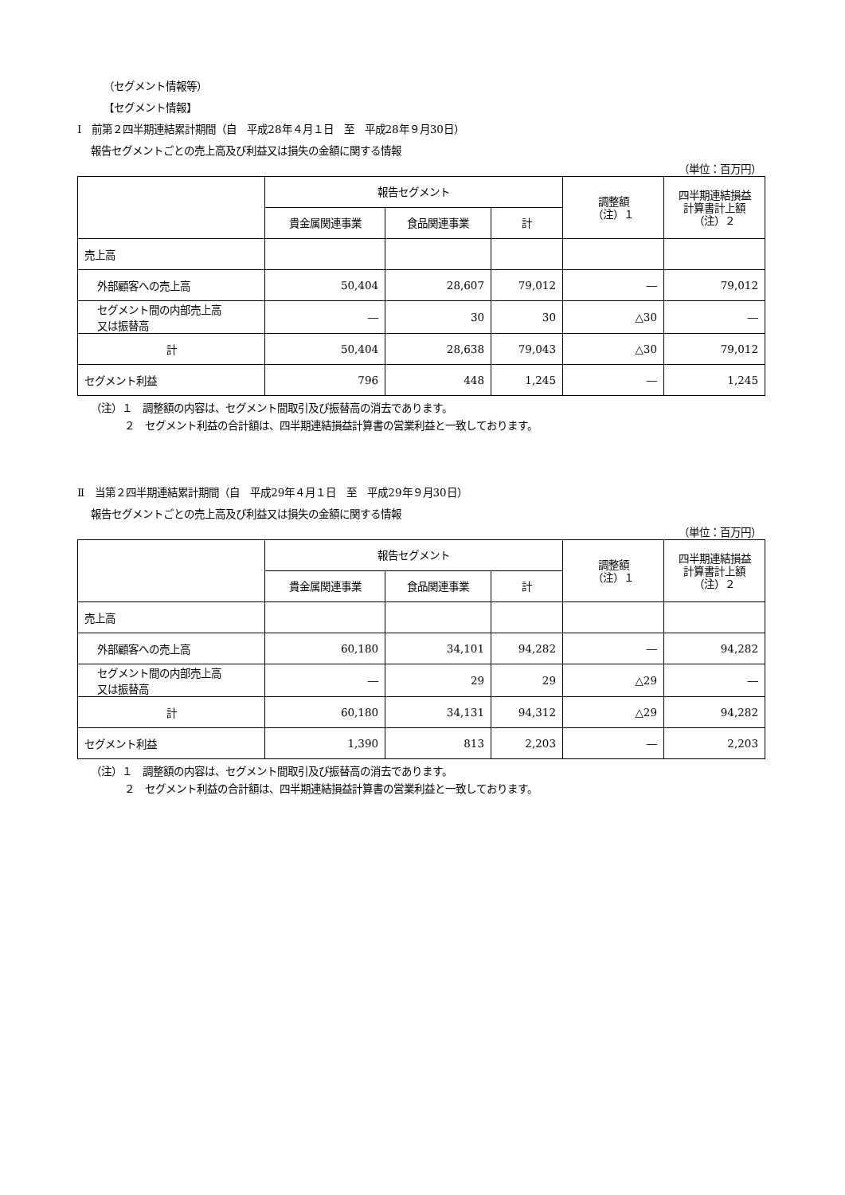（セグメント情報等）
【セグメント情報】
Ⅰ　前第２四半期連結累計期間（自　平成28年４月１日　至　平成28年９月30日）
報告セグメントごとの売上高及び利益又は損失の金額に関する情報
（単位：百万円）
| | 報告セグメント | | | 調整額 （注）１ | 四半期連結損益 計算書計上額 （注）２ |
| --- | --- | --- | --- | --- | --- |
| | 貴金属関連事業 | 食品関連事業 | 計 | | |
| 売上高 | | | | | |
| 外部顧客への売上高 | 50,404 | 28,607 | 79,012 | ― | 79,012 |
| セグメント間の内部売上高 又は振替高 | ― | 30 | 30 | △30 | ― |
| 計 | 50,404 | 28,638 | 79,043 | △30 | 79,012 |
| セグメント利益 | 796 | 448 | 1,245 | ― | 1,245 |
（注）１　調整額の内容は、セグメント間取引及び振替高の消去であります。
２　セグメント利益の合計額は、四半期連結損益計算書の営業利益と一致しております。
Ⅱ　当第２四半期連結累計期間（自　平成29年４月１日　至　平成29年９月30日）
報告セグメントごとの売上高及び利益又は損失の金額に関する情報
（単位：百万円）
| | 報告セグメント | | | 調整額 （注）１ | 四半期連結損益 計算書計上額 （注）２ |
| --- | --- | --- | --- | --- | --- |
| | 貴金属関連事業 | 食品関連事業 | 計 | | |
| 売上高 | | | | | |
| 外部顧客への売上高 | 60,180 | 34,101 | 94,282 | ― | 94,282 |
| セグメント間の内部売上高 又は振替高 | ― | 29 | 29 | △29 | ― |
| 計 | 60,180 | 34,131 | 94,312 | △29 | 94,282 |
| セグメント利益 | 1,390 | 813 | 2,203 | ― | 2,203 |
（注）１　調整額の内容は、セグメント間取引及び振替高の消去であります。
２　セグメント利益の合計額は、四半期連結損益計算書の営業利益と一致しております。